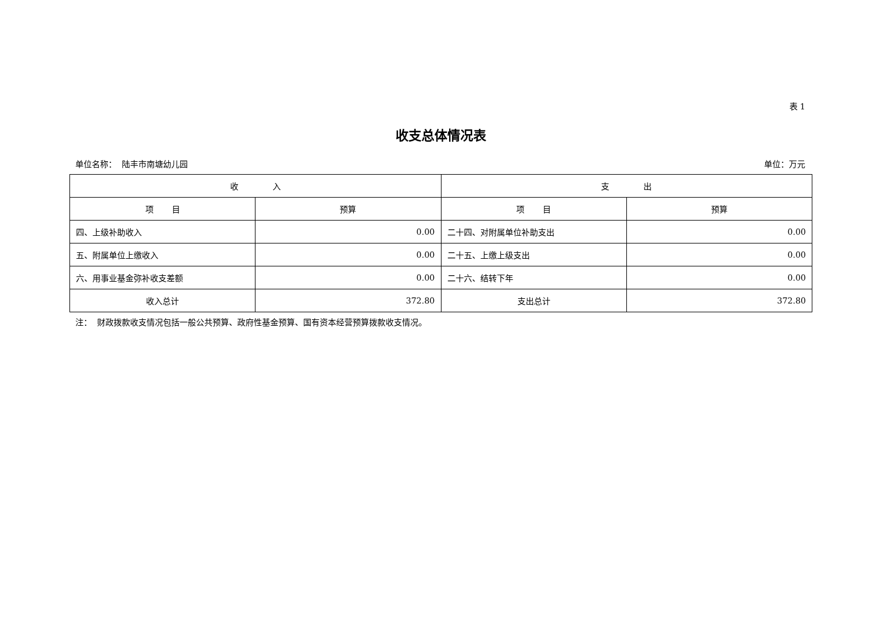表 1
收支总体情况表
单位名称： 陆丰市南塘幼儿园 单位：万元
| 收 入 | | 支 出 | |
| --- | --- | --- | --- |
| 项 目 | 预算 | 项 目 | 预算 |
| 四、上级补助收入 | 0.00 | 二十四、对附属单位补助支出 | 0.00 |
| 五、附属单位上缴收入 | 0.00 | 二十五、上缴上级支出 | 0.00 |
| 六、用事业基金弥补收支差额 | 0.00 | 二十六、结转下年 | 0.00 |
| 收入总计 | 372.80 | 支出总计 | 372.80 |
注： 财政拨款收支情况包括一般公共预算、政府性基金预算、国有资本经营预算拨款收支情况。